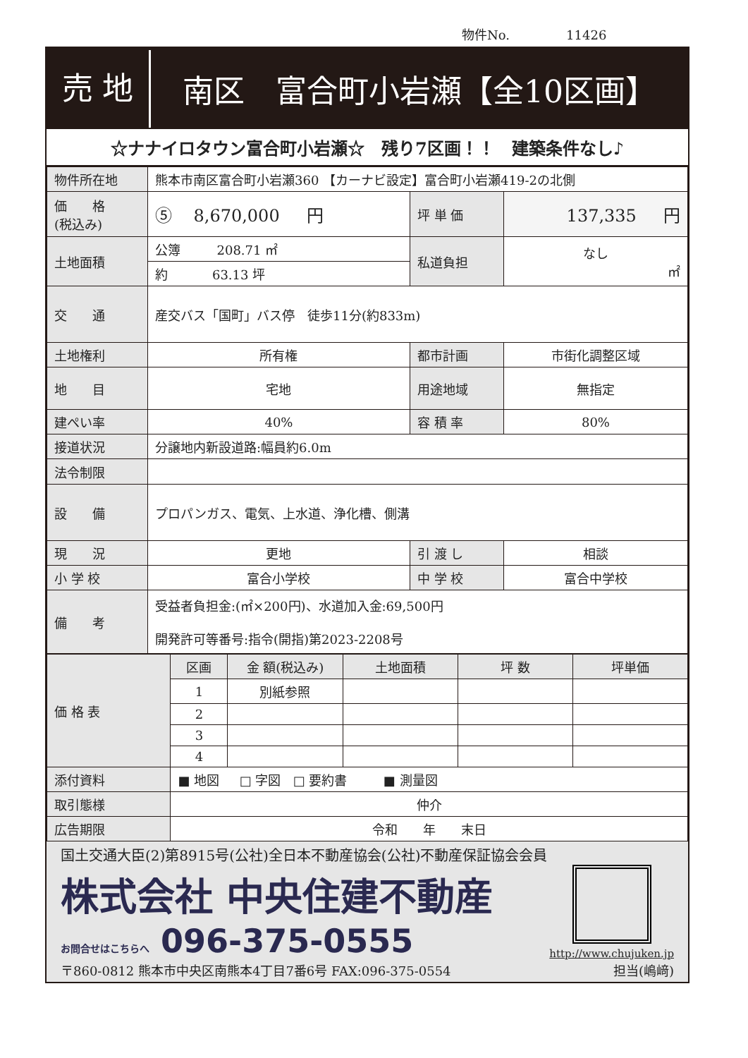物件No. 11426
売 地
南区　富合町小岩瀬【全10区画】
☆ナナイロタウン富合町小岩瀬☆　残り7区画！！　建築条件なし♪
| 物件所在地 | 熊本市南区富合町小岩瀬360 【カーナビ設定】富合町小岩瀬419-2の北側 | | |
| 価 格 (税込み) | ⑤ 8,670,000 円 | 坪 単 価 | 137,335 円 |
| 土地面積 | 公簿 208.71 ㎡ | 私道負担 | なし ㎡ |
| | 約 63.13 坪 | | |
| 交 通 | 産交バス「国町」バス停 徒歩11分(約833m) | | |
| 土地権利 | 所有権 | 都市計画 | 市街化調整区域 |
| 地 目 | 宅地 | 用途地域 | 無指定 |
| 建ぺい率 | 40% | 容 積 率 | 80% |
| 接道状況 | 分譲地内新設道路:幅員約6.0m | | |
| 法令制限 | | | |
| 設 備 | プロパンガス、電気、上水道、浄化槽、側溝 | | |
| 現 況 | 更地 | 引 渡 し | 相談 |
| 小 学 校 | 富合小学校 | 中 学 校 | 富合中学校 |
| 備 考 | 受益者負担金:(㎡×200円)、水道加入金:69,500円 開発許可等番号:指令(開指)第2023-2208号 | | |
| 価 格 表 | 区画 | 金 額(税込み) | 土地面積 | 坪 数 | 坪単価 |
| | 1 | 別紙参照 | | | |
| | 2 | | | | |
| | 3 | | | | |
| | 4 | | | | |
| 添付資料 | ■ 地図 □ 字図 □ 要約書 ■ 測量図 | | | | |
| 取引態様 | 仲介 | | | | |
| 広告期限 | 令和 年 末日 | | | | |
国土交通大臣(2)第8915号(公社)全日本不動産協会(公社)不動産保証協会会員
株式会社 中央住建不動産
お問合せはこちらへ 096-375-0555
http://www.chujuken.jp
〒860-0812 熊本市中央区南熊本4丁目7番6号 FAX:096-375-0554 担当(嶋﨑)